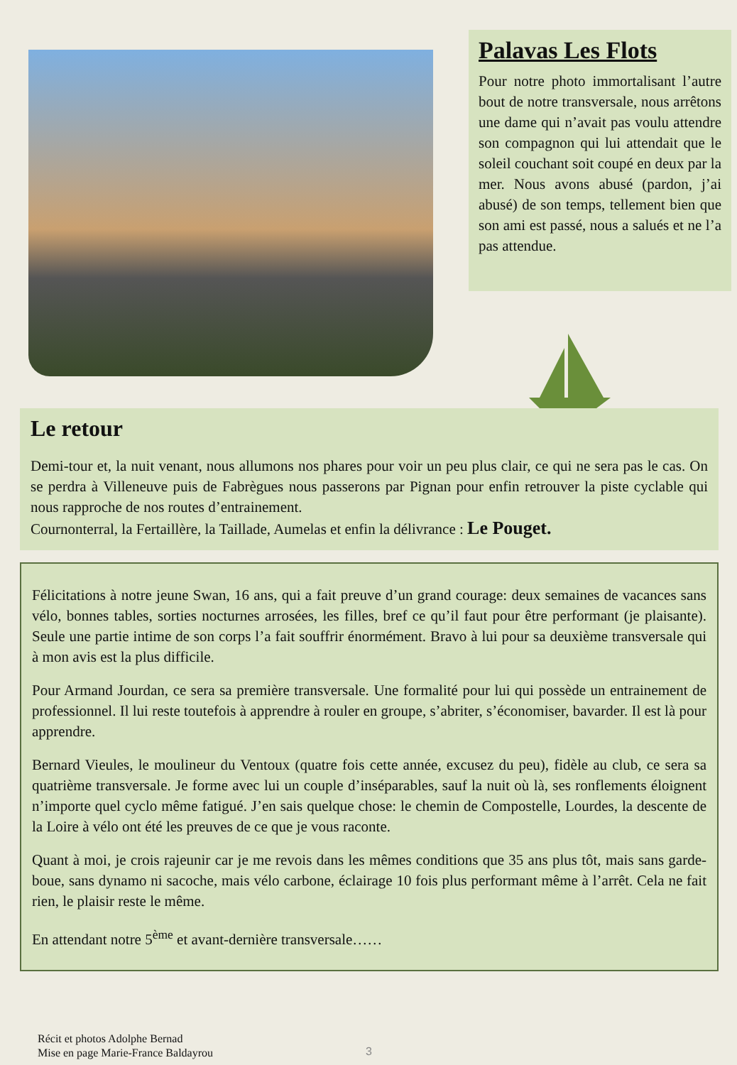Palavas Les Flots
Pour notre photo immortalisant l’autre bout de notre transversale, nous arrêtons une dame qui n’avait pas voulu attendre son compagnon qui lui attendait que le soleil couchant soit coupé en deux par la mer. Nous avons abusé (pardon, j’ai abusé) de son temps, tellement bien que son ami est passé, nous a salués et ne l’a pas attendue.
Le retour
Demi-tour et, la nuit venant, nous allumons nos phares pour voir un peu plus clair, ce qui ne sera pas le cas. On se perdra à Villeneuve puis de Fabrègues nous passerons par Pignan pour enfin retrouver la piste cyclable qui nous rapproche de nos routes d’entrainement.
Cournonterral, la Fertaillère, la Taillade, Aumelas et enfin la délivrance : Le Pouget.
Félicitations à notre jeune Swan, 16 ans, qui a fait preuve d’un grand courage: deux semaines de vacances sans vélo, bonnes tables, sorties nocturnes arrosées, les filles, bref ce qu’il faut pour être performant (je plaisante). Seule une partie intime de son corps l’a fait souffrir énormément. Bravo à lui pour sa deuxième transversale qui à mon avis est la plus difficile.
Pour Armand Jourdan, ce sera sa première transversale. Une formalité pour lui qui possède un entrainement de professionnel. Il lui reste toutefois à apprendre à rouler en groupe, s’abriter, s’économiser, bavarder. Il est là pour apprendre.
Bernard Vieules, le moulineur du Ventoux (quatre fois cette année, excusez du peu), fidèle au club, ce sera sa quatrième transversale. Je forme avec lui un couple d’inséparables, sauf la nuit où là, ses ronflements éloignent n’importe quel cyclo même fatigué. J’en sais quelque chose: le chemin de Compostelle, Lourdes, la descente de la Loire à vélo ont été les preuves de ce que je vous raconte.
Quant à moi, je crois rajeunir car je me revois dans les mêmes conditions que 35 ans plus tôt, mais sans garde-boue, sans dynamo ni sacoche, mais vélo carbone, éclairage 10 fois plus performant même à l’arrêt. Cela ne fait rien, le plaisir reste le même.
En attendant notre 5<sup>ème</sup> et avant-dernière transversale……
Récit et photos Adolphe Bernad
Mise en page Marie-France Baldayrou
3